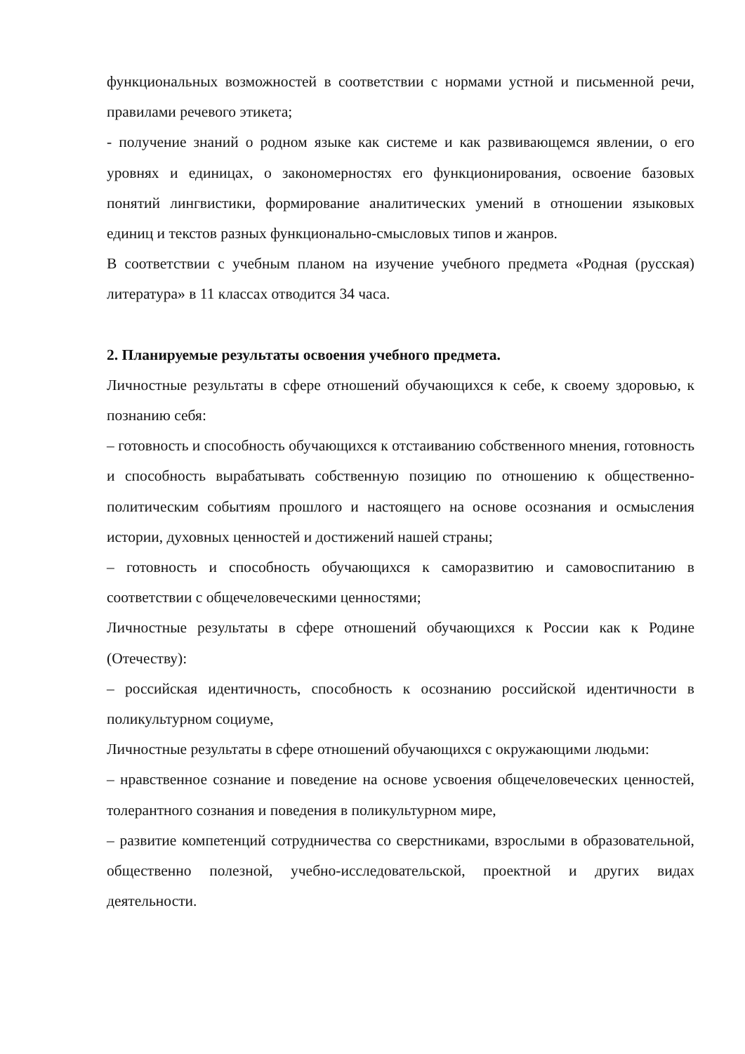функциональных возможностей в соответствии с нормами устной и письменной речи, правилами речевого этикета;
- получение знаний о родном языке как системе и как развивающемся явлении, о его уровнях и единицах, о закономерностях его функционирования, освоение базовых понятий лингвистики, формирование аналитических умений в отношении языковых единиц и текстов разных функционально-смысловых типов и жанров.
В соответствии с учебным планом на изучение учебного предмета «Родная (русская) литература» в 11 классах отводится 34 часа.
2. Планируемые результаты освоения учебного предмета.
Личностные результаты в сфере отношений обучающихся к себе, к своему здоровью, к познанию себя:
– готовность и способность обучающихся к отстаиванию собственного мнения, готовность и способность вырабатывать собственную позицию по отношению к общественно-политическим событиям прошлого и настоящего на основе осознания и осмысления истории, духовных ценностей и достижений нашей страны;
– готовность и способность обучающихся к саморазвитию и самовоспитанию в соответствии с общечеловеческими ценностями;
Личностные результаты в сфере отношений обучающихся к России как к Родине (Отечеству):
– российская идентичность, способность к осознанию российской идентичности в поликультурном социуме,
Личностные результаты в сфере отношений обучающихся с окружающими людьми:
– нравственное сознание и поведение на основе усвоения общечеловеческих ценностей, толерантного сознания и поведения в поликультурном мире,
– развитие компетенций сотрудничества со сверстниками, взрослыми в образовательной, общественно полезной, учебно-исследовательской, проектной и других видах деятельности.